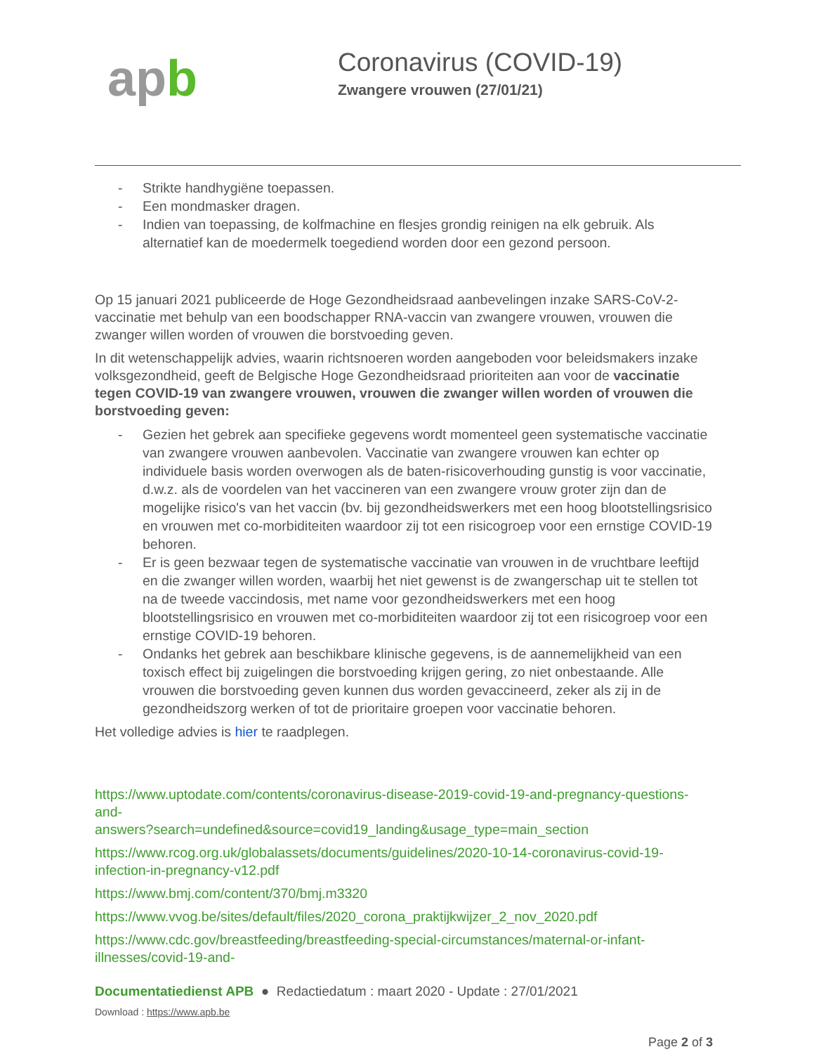apb
Coronavirus (COVID-19)
Zwangere vrouwen (27/01/21)
- Strikte handhygiëne toepassen.
- Een mondmasker dragen.
- Indien van toepassing, de kolfmachine en flesjes grondig reinigen na elk gebruik. Als alternatief kan de moedermelk toegediend worden door een gezond persoon.
Op 15 januari 2021 publiceerde de Hoge Gezondheidsraad aanbevelingen inzake SARS-CoV-2-vaccinatie met behulp van een boodschapper RNA-vaccin van zwangere vrouwen, vrouwen die zwanger willen worden of vrouwen die borstvoeding geven.
In dit wetenschappelijk advies, waarin richtsnoeren worden aangeboden voor beleidsmakers inzake volksgezondheid, geeft de Belgische Hoge Gezondheidsraad prioriteiten aan voor de vaccinatie tegen COVID-19 van zwangere vrouwen, vrouwen die zwanger willen worden of vrouwen die borstvoeding geven:
- Gezien het gebrek aan specifieke gegevens wordt momenteel geen systematische vaccinatie van zwangere vrouwen aanbevolen. Vaccinatie van zwangere vrouwen kan echter op individuele basis worden overwogen als de baten-risicoverhouding gunstig is voor vaccinatie, d.w.z. als de voordelen van het vaccineren van een zwangere vrouw groter zijn dan de mogelijke risico's van het vaccin (bv. bij gezondheidswerkers met een hoog blootstellingsrisico en vrouwen met co-morbiditeiten waardoor zij tot een risicogroep voor een ernstige COVID-19 behoren.
- Er is geen bezwaar tegen de systematische vaccinatie van vrouwen in de vruchtbare leeftijd en die zwanger willen worden, waarbij het niet gewenst is de zwangerschap uit te stellen tot na de tweede vaccindosis, met name voor gezondheidswerkers met een hoog blootstellingsrisico en vrouwen met co-morbiditeiten waardoor zij tot een risicogroep voor een ernstige COVID-19 behoren.
- Ondanks het gebrek aan beschikbare klinische gegevens, is de aannemelijkheid van een toxisch effect bij zuigelingen die borstvoeding krijgen gering, zo niet onbestaande. Alle vrouwen die borstvoeding geven kunnen dus worden gevaccineerd, zeker als zij in de gezondheidszorg werken of tot de prioritaire groepen voor vaccinatie behoren.
Het volledige advies is hier te raadplegen.
https://www.uptodate.com/contents/coronavirus-disease-2019-covid-19-and-pregnancy-questions-and-
answers?search=undefined&source=covid19_landing&usage_type=main_section
https://www.rcog.org.uk/globalassets/documents/guidelines/2020-10-14-coronavirus-covid-19-infection-in-pregnancy-v12.pdf
https://www.bmj.com/content/370/bmj.m3320
https://www.vvog.be/sites/default/files/2020_corona_praktijkwijzer_2_nov_2020.pdf
https://www.cdc.gov/breastfeeding/breastfeeding-special-circumstances/maternal-or-infant-illnesses/covid-19-and-
Documentatiedienst APB ● Redactiedatum : maart 2020 - Update : 27/01/2021
Download : https://www.apb.be
Page 2 of 3